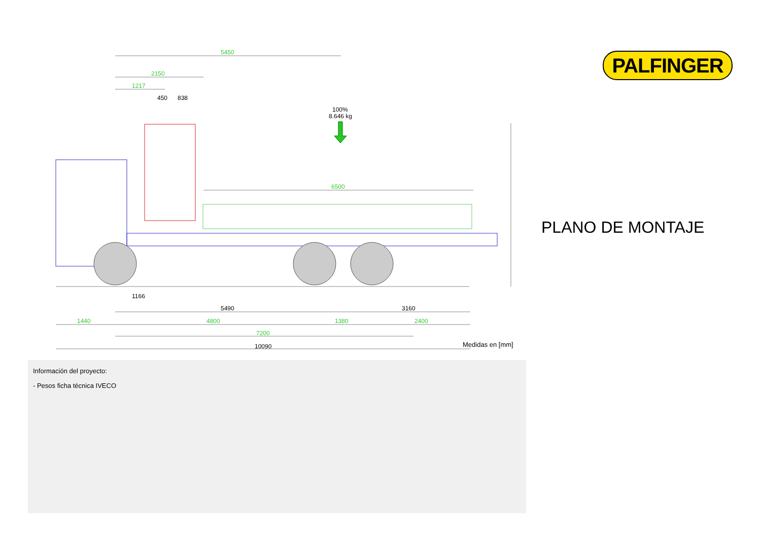5450
2150
1217
6500
1440
4800
1380
2400
7200
450
838
1166
5490
3160
10090
100%
8.646 kg
PALFINGER
PLANO DE MONTAJE
Medidas en [mm]
Información del proyecto:
- Pesos ficha técnica IVECO